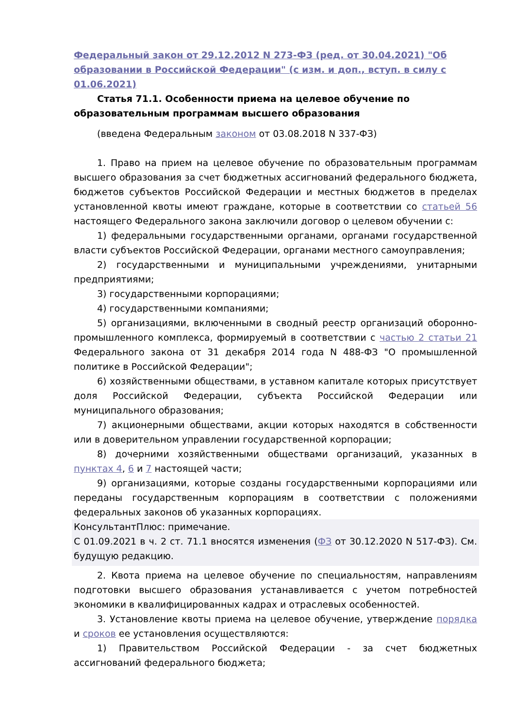Федеральный закон от 29.12.2012 N 273-ФЗ (ред. от 30.04.2021) "Об образовании в Российской Федерации" (с изм. и доп., вступ. в силу с 01.06.2021)
Статья 71.1. Особенности приема на целевое обучение по образовательным программам высшего образования
(введена Федеральным законом от 03.08.2018 N 337-ФЗ)
1. Право на прием на целевое обучение по образовательным программам высшего образования за счет бюджетных ассигнований федерального бюджета, бюджетов субъектов Российской Федерации и местных бюджетов в пределах установленной квоты имеют граждане, которые в соответствии со статьей 56 настоящего Федерального закона заключили договор о целевом обучении с:
1) федеральными государственными органами, органами государственной власти субъектов Российской Федерации, органами местного самоуправления;
2) государственными и муниципальными учреждениями, унитарными предприятиями;
3) государственными корпорациями;
4) государственными компаниями;
5) организациями, включенными в сводный реестр организаций оборонно-промышленного комплекса, формируемый в соответствии с частью 2 статьи 21 Федерального закона от 31 декабря 2014 года N 488-ФЗ "О промышленной политике в Российской Федерации";
6) хозяйственными обществами, в уставном капитале которых присутствует доля Российской Федерации, субъекта Российской Федерации или муниципального образования;
7) акционерными обществами, акции которых находятся в собственности или в доверительном управлении государственной корпорации;
8) дочерними хозяйственными обществами организаций, указанных в пунктах 4, 6 и 7 настоящей части;
9) организациями, которые созданы государственными корпорациями или переданы государственным корпорациям в соответствии с положениями федеральных законов об указанных корпорациях.
КонсультантПлюс: примечание.
С 01.09.2021 в ч. 2 ст. 71.1 вносятся изменения (ФЗ от 30.12.2020 N 517-ФЗ). См. будущую редакцию.
2. Квота приема на целевое обучение по специальностям, направлениям подготовки высшего образования устанавливается с учетом потребностей экономики в квалифицированных кадрах и отраслевых особенностей.
3. Установление квоты приема на целевое обучение, утверждение порядка и сроков ее установления осуществляются:
1) Правительством Российской Федерации - за счет бюджетных ассигнований федерального бюджета;